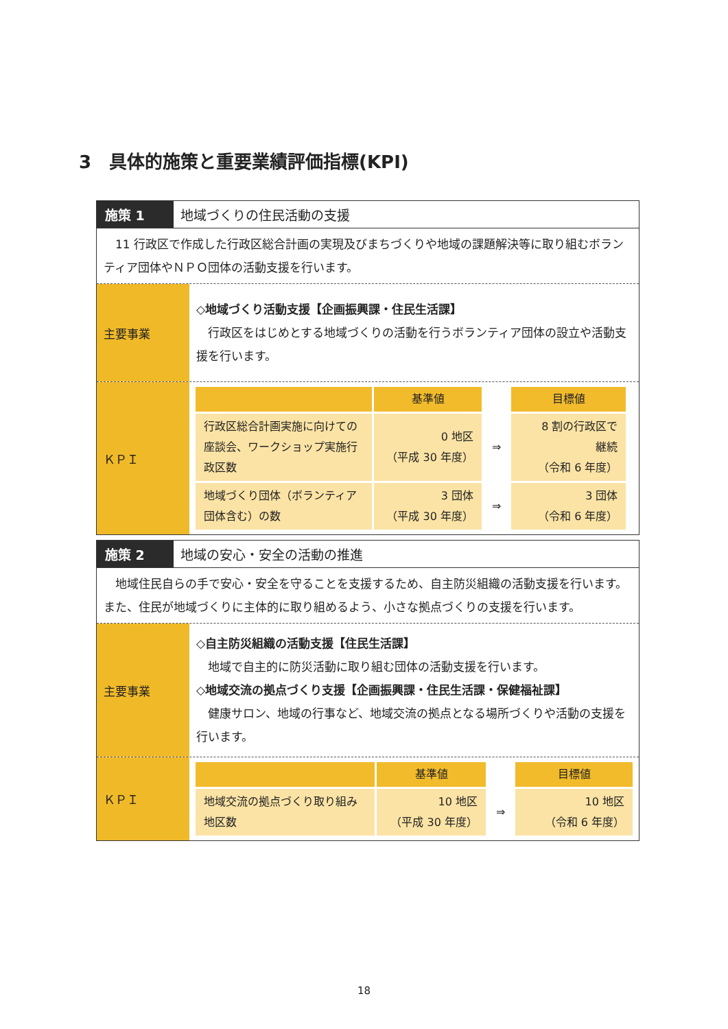3　具体的施策と重要業績評価指標(KPI)
施策 1 地域づくりの住民活動の支援
　11 行政区で作成した行政区総合計画の実現及びまちづくりや地域の課題解決等に取り組むボランティア団体やＮＰＯ団体の活動支援を行います。
主要事業
◇地域づくり活動支援【企画振興課・住民生活課】
　行政区をはじめとする地域づくりの活動を行うボランティア団体の設立や活動支援を行います。
ＫＰＩ
| | 基準値 | | 目標値 |
| --- | --- | --- | --- |
| 行政区総合計画実施に向けての座談会、ワークショップ実施行政区数 | 0 地区 （平成 30 年度） | ⇒ | 8 割の行政区で 継続 （令和 6 年度） |
| 地域づくり団体（ボランティア団体含む）の数 | 3 団体 （平成 30 年度） | ⇒ | 3 団体 （令和 6 年度） |
施策 2 地域の安心・安全の活動の推進
　地域住民自らの手で安心・安全を守ることを支援するため、自主防災組織の活動支援を行います。また、住民が地域づくりに主体的に取り組めるよう、小さな拠点づくりの支援を行います。
主要事業
◇自主防災組織の活動支援【住民生活課】
　地域で自主的に防災活動に取り組む団体の活動支援を行います。
◇地域交流の拠点づくり支援【企画振興課・住民生活課・保健福祉課】
　健康サロン、地域の行事など、地域交流の拠点となる場所づくりや活動の支援を行います。
ＫＰＩ
| | 基準値 | | 目標値 |
| --- | --- | --- | --- |
| 地域交流の拠点づくり取り組み地区数 | 10 地区 （平成 30 年度） | ⇒ | 10 地区 （令和 6 年度） |
18